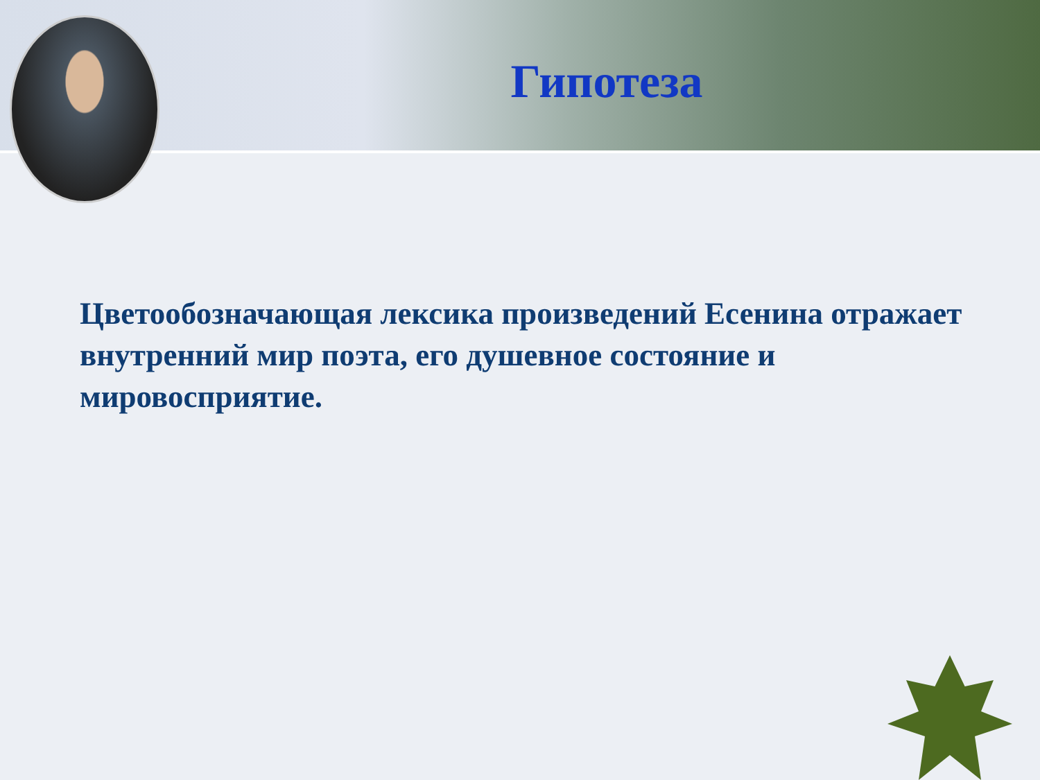Гипотеза
Цветообозначающая лексика произведений Есенина отражает внутренний мир поэта, его душевное состояние и мировосприятие.